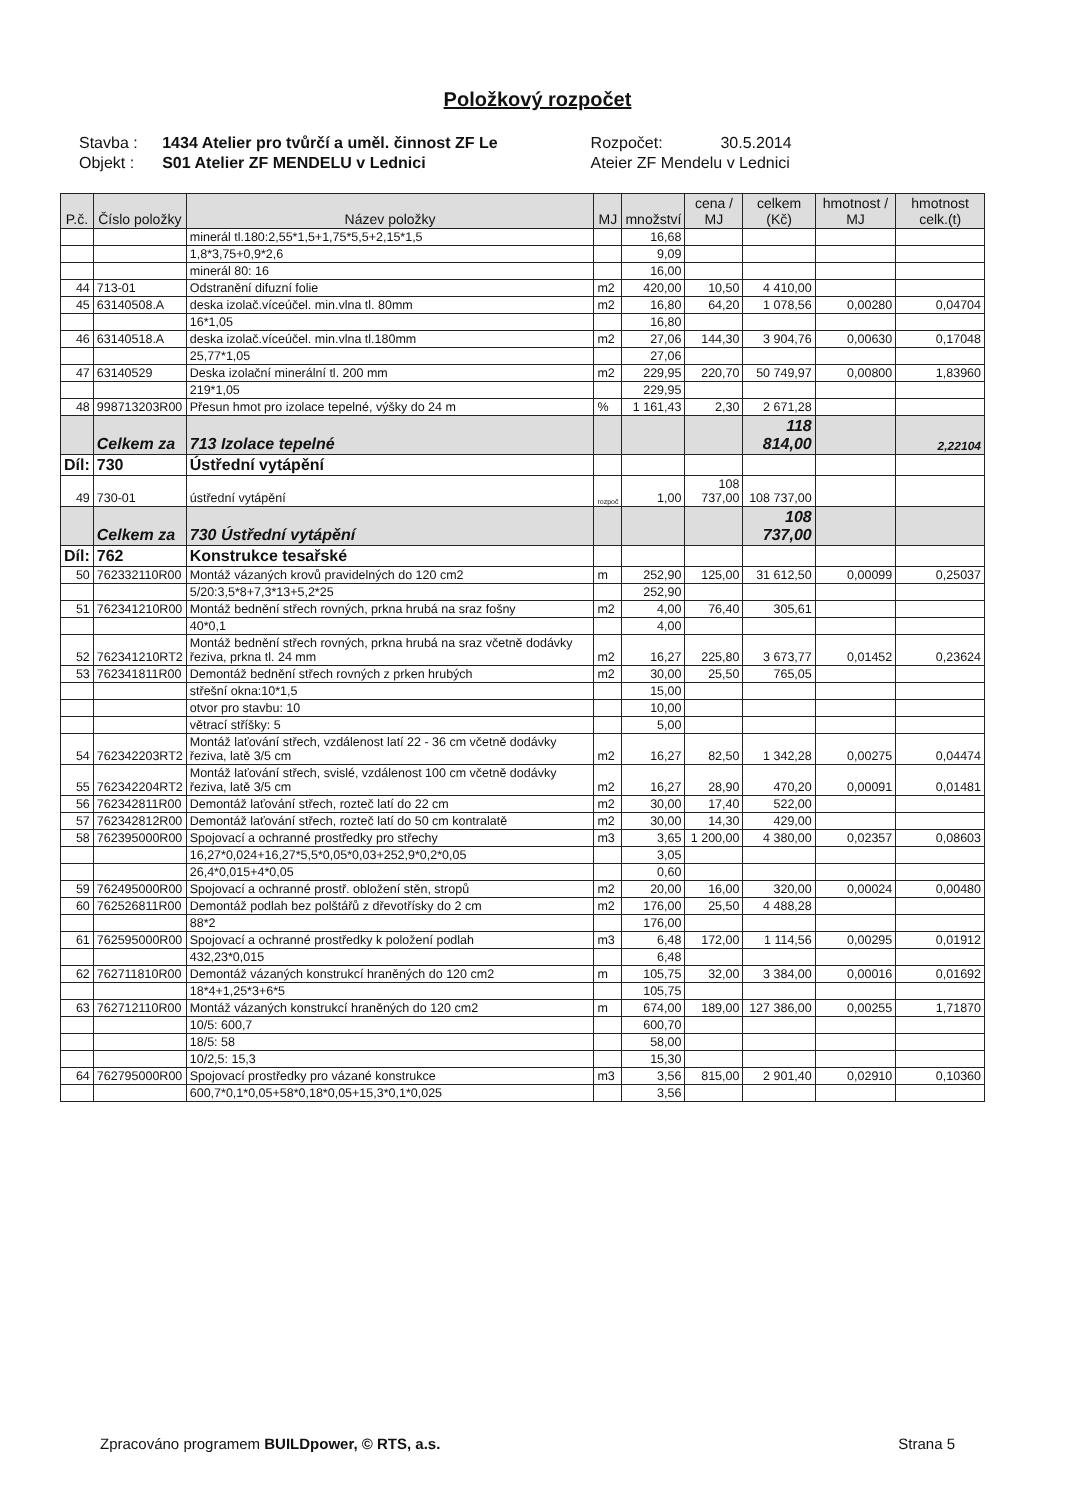Položkový rozpočet
| Stavba : | 1434 Atelier pro tvůrčí a uměl. činnost ZF Le | Rozpočet: | 30.5.2014 |
| Objekt : | S01 Atelier ZF MENDELU v Lednici | Ateier ZF Mendelu v Lednici | |
| P.č. | Číslo položky | Název položky | MJ | množství | cena / MJ | celkem (Kč) | hmotnost / MJ | hmotnost celk.(t) |
| --- | --- | --- | --- | --- | --- | --- | --- | --- |
| | | minerál tl.180:2,55*1,5+1,75*5,5+2,15*1,5 | | 16,68 | | | | |
| | | 1,8*3,75+0,9*2,6 | | 9,09 | | | | |
| | | minerál 80: 16 | | 16,00 | | | | |
| 44 | 713-01 | Odstranění difuzní folie | m2 | 420,00 | 10,50 | 4 410,00 | | |
| 45 | 63140508.A | deska izolač.víceúčel. min.vlna tl. 80mm | m2 | 16,80 | 64,20 | 1 078,56 | 0,00280 | 0,04704 |
| | | 16*1,05 | | 16,80 | | | | |
| 46 | 63140518.A | deska izolač.víceúčel. min.vlna tl.180mm | m2 | 27,06 | 144,30 | 3 904,76 | 0,00630 | 0,17048 |
| | | 25,77*1,05 | | 27,06 | | | | |
| 47 | 63140529 | Deska izolační minerální tl. 200 mm | m2 | 229,95 | 220,70 | 50 749,97 | 0,00800 | 1,83960 |
| | | 219*1,05 | | 229,95 | | | | |
| 48 | 998713203R00 | Přesun hmot pro izolace tepelné, výšky do 24 m | % | 1 161,43 | 2,30 | 2 671,28 | | |
| | Celkem za | 713 Izolace tepelné | | | | 118 814,00 | | 2,22104 |
| Díl: | 730 | Ústřední vytápění | | | | | | |
| 49 | 730-01 | ústřední vytápění | rozpoč | 1,00 | 108 737,00 | 108 737,00 | | |
| | Celkem za | 730 Ústřední vytápění | | | | 108 737,00 | | |
| Díl: | 762 | Konstrukce tesařské | | | | | | |
| 50 | 762332110R00 | Montáž vázaných krovů pravidelných do 120 cm2 | m | 252,90 | 125,00 | 31 612,50 | 0,00099 | 0,25037 |
| | | 5/20:3,5*8+7,3*13+5,2*25 | | 252,90 | | | | |
| 51 | 762341210R00 | Montáž bednění střech rovných, prkna hrubá na sraz fošny | m2 | 4,00 | 76,40 | 305,61 | | |
| | | 40*0,1 | | 4,00 | | | | |
| 52 | 762341210RT2 | Montáž bednění střech rovných, prkna hrubá na sraz včetně dodávky řeziva, prkna tl. 24 mm | m2 | 16,27 | 225,80 | 3 673,77 | 0,01452 | 0,23624 |
| 53 | 762341811R00 | Demontáž bednění střech rovných z prken hrubých | m2 | 30,00 | 25,50 | 765,05 | | |
| | | střešní okna:10*1,5 | | 15,00 | | | | |
| | | otvor pro stavbu: 10 | | 10,00 | | | | |
| | | větrací stříšky: 5 | | 5,00 | | | | |
| 54 | 762342203RT2 | Montáž laťování střech, vzdálenost latí 22 - 36 cm včetně dodávky řeziva, latě 3/5 cm | m2 | 16,27 | 82,50 | 1 342,28 | 0,00275 | 0,04474 |
| 55 | 762342204RT2 | Montáž laťování střech, svislé, vzdálenost 100 cm včetně dodávky řeziva, latě 3/5 cm | m2 | 16,27 | 28,90 | 470,20 | 0,00091 | 0,01481 |
| 56 | 762342811R00 | Demontáž laťování střech, rozteč latí do 22 cm | m2 | 30,00 | 17,40 | 522,00 | | |
| 57 | 762342812R00 | Demontáž laťování střech, rozteč latí do 50 cm kontralatě | m2 | 30,00 | 14,30 | 429,00 | | |
| 58 | 762395000R00 | Spojovací a ochranné prostředky pro střechy | m3 | 3,65 | 1 200,00 | 4 380,00 | 0,02357 | 0,08603 |
| | | 16,27*0,024+16,27*5,5*0,05*0,03+252,9*0,2*0,05 | | 3,05 | | | | |
| | | 26,4*0,015+4*0,05 | | 0,60 | | | | |
| 59 | 762495000R00 | Spojovací a ochranné prostř. obložení stěn, stropů | m2 | 20,00 | 16,00 | 320,00 | 0,00024 | 0,00480 |
| 60 | 762526811R00 | Demontáž podlah bez polštářů z dřevotřísky do 2 cm | m2 | 176,00 | 25,50 | 4 488,28 | | |
| | | 88*2 | | 176,00 | | | | |
| 61 | 762595000R00 | Spojovací a ochranné prostředky k položení podlah | m3 | 6,48 | 172,00 | 1 114,56 | 0,00295 | 0,01912 |
| | | 432,23*0,015 | | 6,48 | | | | |
| 62 | 762711810R00 | Demontáž vázaných konstrukcí hraněných do 120 cm2 | m | 105,75 | 32,00 | 3 384,00 | 0,00016 | 0,01692 |
| | | 18*4+1,25*3+6*5 | | 105,75 | | | | |
| 63 | 762712110R00 | Montáž vázaných konstrukcí hraněných do 120 cm2 | m | 674,00 | 189,00 | 127 386,00 | 0,00255 | 1,71870 |
| | | 10/5: 600,7 | | 600,70 | | | | |
| | | 18/5: 58 | | 58,00 | | | | |
| | | 10/2,5: 15,3 | | 15,30 | | | | |
| 64 | 762795000R00 | Spojovací prostředky pro vázané konstrukce | m3 | 3,56 | 815,00 | 2 901,40 | 0,02910 | 0,10360 |
| | | 600,7*0,1*0,05+58*0,18*0,05+15,3*0,1*0,025 | | 3,56 | | | | |
Zpracováno programem BUILDpower, © RTS, a.s. Strana 5